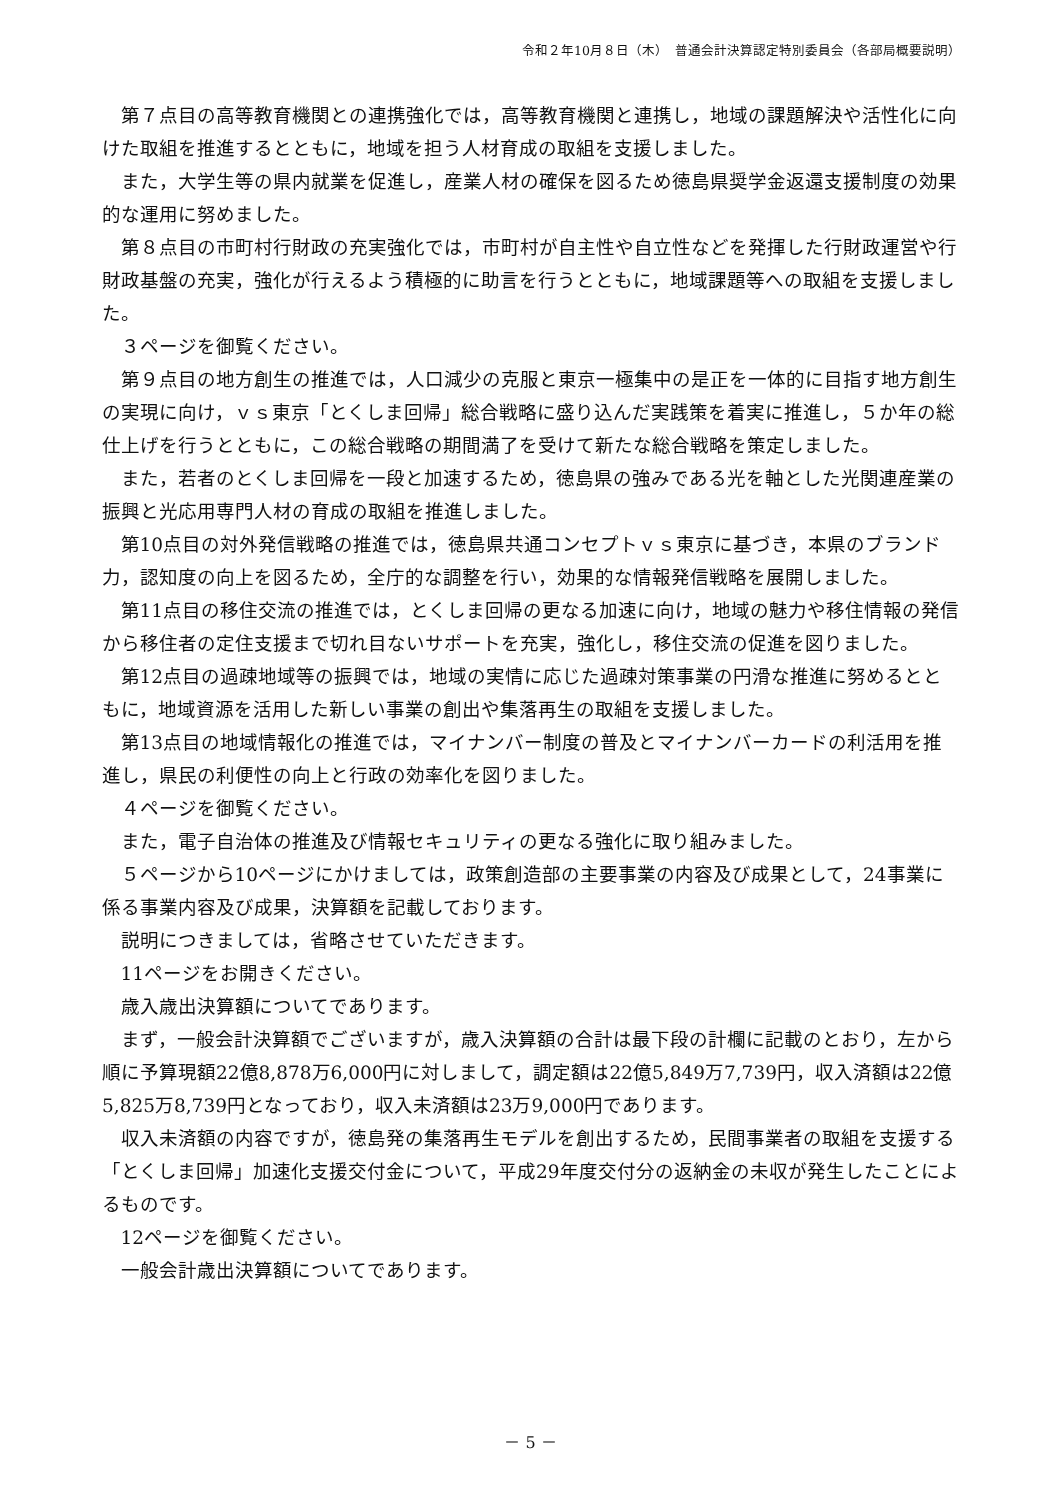令和２年10月８日（木）　普通会計決算認定特別委員会（各部局概要説明）
第７点目の高等教育機関との連携強化では，高等教育機関と連携し，地域の課題解決や活性化に向けた取組を推進するとともに，地域を担う人材育成の取組を支援しました。
また，大学生等の県内就業を促進し，産業人材の確保を図るため徳島県奨学金返還支援制度の効果的な運用に努めました。
第８点目の市町村行財政の充実強化では，市町村が自主性や自立性などを発揮した行財政運営や行財政基盤の充実，強化が行えるよう積極的に助言を行うとともに，地域課題等への取組を支援しました。
３ページを御覧ください。
第９点目の地方創生の推進では，人口減少の克服と東京一極集中の是正を一体的に目指す地方創生の実現に向け，ｖｓ東京「とくしま回帰」総合戦略に盛り込んだ実践策を着実に推進し，５か年の総仕上げを行うとともに，この総合戦略の期間満了を受けて新たな総合戦略を策定しました。
また，若者のとくしま回帰を一段と加速するため，徳島県の強みである光を軸とした光関連産業の振興と光応用専門人材の育成の取組を推進しました。
第10点目の対外発信戦略の推進では，徳島県共通コンセプトｖｓ東京に基づき，本県のブランド力，認知度の向上を図るため，全庁的な調整を行い，効果的な情報発信戦略を展開しました。
第11点目の移住交流の推進では，とくしま回帰の更なる加速に向け，地域の魅力や移住情報の発信から移住者の定住支援まで切れ目ないサポートを充実，強化し，移住交流の促進を図りました。
第12点目の過疎地域等の振興では，地域の実情に応じた過疎対策事業の円滑な推進に努めるとともに，地域資源を活用した新しい事業の創出や集落再生の取組を支援しました。
第13点目の地域情報化の推進では，マイナンバー制度の普及とマイナンバーカードの利活用を推進し，県民の利便性の向上と行政の効率化を図りました。
４ページを御覧ください。
また，電子自治体の推進及び情報セキュリティの更なる強化に取り組みました。
５ページから10ページにかけましては，政策創造部の主要事業の内容及び成果として，24事業に係る事業内容及び成果，決算額を記載しております。
説明につきましては，省略させていただきます。
11ページをお開きください。
歳入歳出決算額についてであります。
まず，一般会計決算額でございますが，歳入決算額の合計は最下段の計欄に記載のとおり，左から順に予算現額22億8,878万6,000円に対しまして，調定額は22億5,849万7,739円，収入済額は22億5,825万8,739円となっており，収入未済額は23万9,000円であります。
収入未済額の内容ですが，徳島発の集落再生モデルを創出するため，民間事業者の取組を支援する「とくしま回帰」加速化支援交付金について，平成29年度交付分の返納金の未収が発生したことによるものです。
12ページを御覧ください。
一般会計歳出決算額についてであります。
－ 5 －